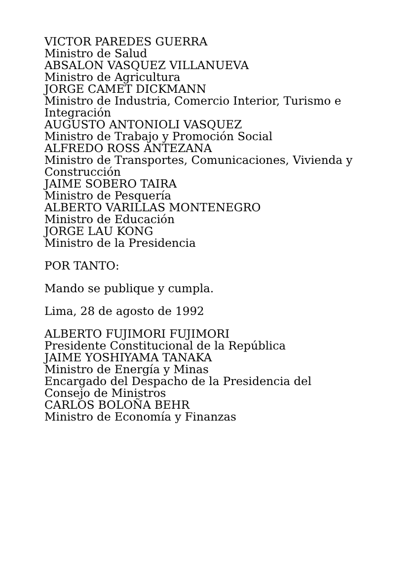VICTOR PAREDES GUERRA
Ministro de Salud
ABSALON VASQUEZ VILLANUEVA
Ministro de Agricultura
JORGE CAMET DICKMANN
Ministro de Industria, Comercio Interior, Turismo e Integración
AUGUSTO ANTONIOLI VASQUEZ
Ministro de Trabajo y Promoción Social
ALFREDO ROSS ANTEZANA
Ministro de Transportes, Comunicaciones, Vivienda y Construcción
JAIME SOBERO TAIRA
Ministro de Pesquería
ALBERTO VARILLAS MONTENEGRO
Ministro de Educación
JORGE LAU KONG
Ministro de la Presidencia
POR TANTO:
Mando se publique y cumpla.
Lima, 28 de agosto de 1992
ALBERTO FUJIMORI FUJIMORI
Presidente Constitucional de la República
JAIME YOSHIYAMA TANAKA
Ministro de Energía y Minas
Encargado del Despacho de la Presidencia del Consejo de Ministros
CARLOS BOLOÑA BEHR
Ministro de Economía y Finanzas